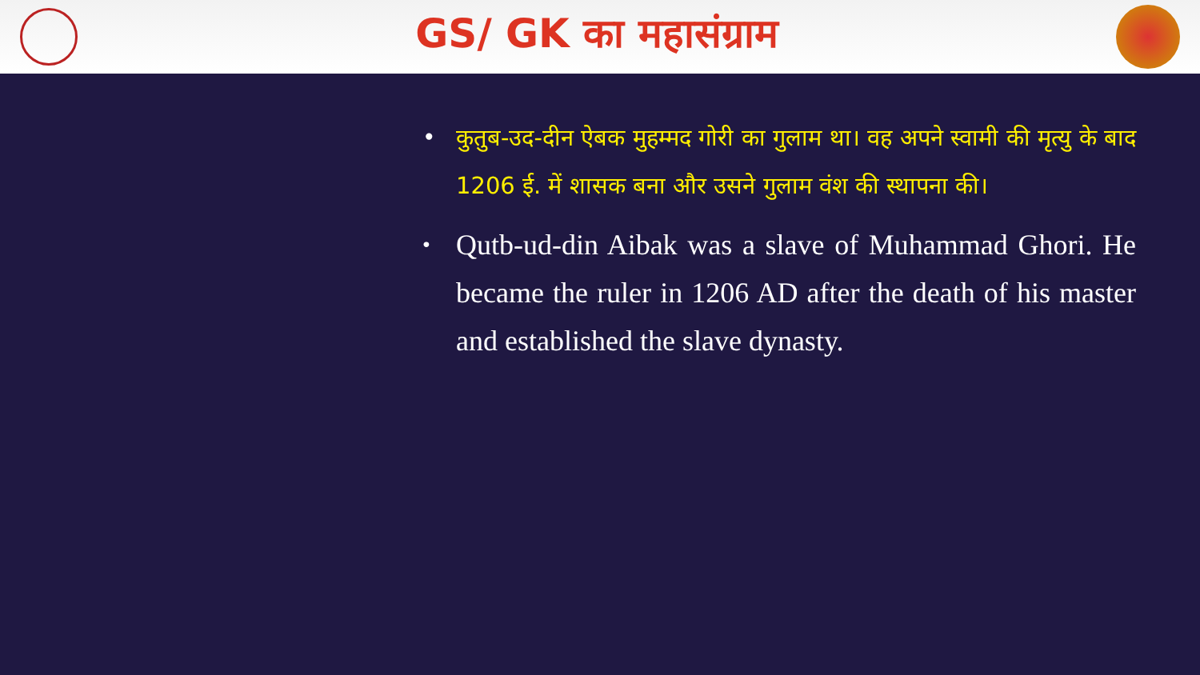GS/ GK का महासंग्राम
• कुतुब-उद-दीन ऐबक मुहम्मद गोरी का गुलाम था। वह अपने स्वामी की मृत्यु के बाद 1206 ई. में शासक बना और उसने गुलाम वंश की स्थापना की।
• Qutb-ud-din Aibak was a slave of Muhammad Ghori. He became the ruler in 1206 AD after the death of his master and established the slave dynasty.